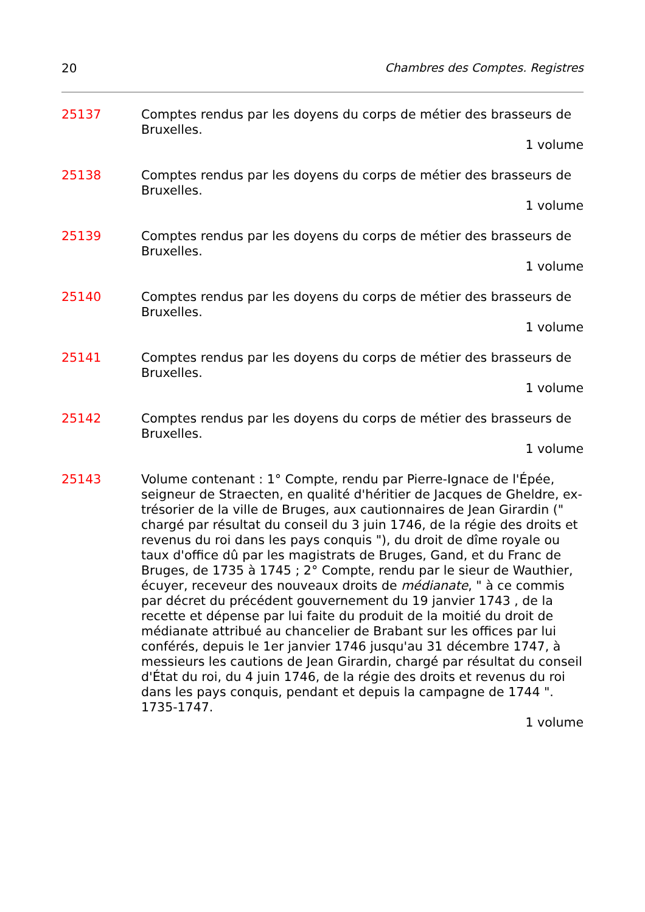20 Chambres des Comptes. Registres
25137 Comptes rendus par les doyens du corps de métier des brasseurs de Bruxelles.
1 volume
25138 Comptes rendus par les doyens du corps de métier des brasseurs de Bruxelles.
1 volume
25139 Comptes rendus par les doyens du corps de métier des brasseurs de Bruxelles.
1 volume
25140 Comptes rendus par les doyens du corps de métier des brasseurs de Bruxelles.
1 volume
25141 Comptes rendus par les doyens du corps de métier des brasseurs de Bruxelles.
1 volume
25142 Comptes rendus par les doyens du corps de métier des brasseurs de Bruxelles.
1 volume
25143 Volume contenant : 1° Compte, rendu par Pierre-Ignace de l'Épée, seigneur de Straecten, en qualité d'héritier de Jacques de Gheldre, ex-trésorier de la ville de Bruges, aux cautionnaires de Jean Girardin (" chargé par résultat du conseil du 3 juin 1746, de la régie des droits et revenus du roi dans les pays conquis "), du droit de dîme royale ou taux d'office dû par les magistrats de Bruges, Gand, et du Franc de Bruges, de 1735 à 1745 ; 2° Compte, rendu par le sieur de Wauthier, écuyer, receveur des nouveaux droits de médianate, " à ce commis par décret du précédent gouvernement du 19 janvier 1743 , de la recette et dépense par lui faite du produit de la moitié du droit de médianate attribué au chancelier de Brabant sur les offices par lui conférés, depuis le 1er janvier 1746 jusqu'au 31 décembre 1747, à messieurs les cautions de Jean Girardin, chargé par résultat du conseil d'État du roi, du 4 juin 1746, de la régie des droits et revenus du roi dans les pays conquis, pendant et depuis la campagne de 1744 ". 1735-1747.
1 volume